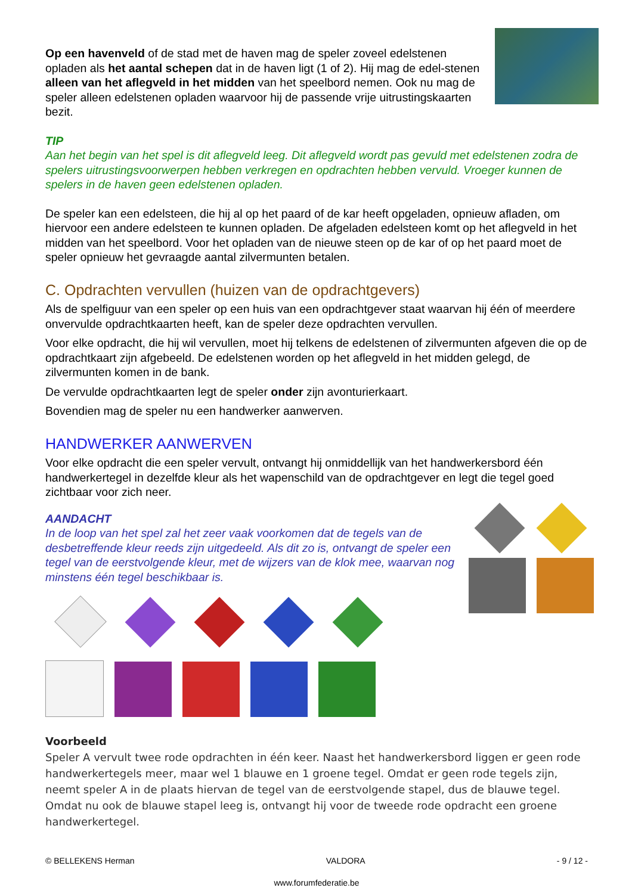Op een havenveld of de stad met de haven mag de speler zoveel edelstenen opladen als het aantal schepen dat in de haven ligt (1 of 2). Hij mag de edel-stenen alleen van het aflegveld in het midden van het speelbord nemen. Ook nu mag de speler alleen edelstenen opladen waarvoor hij de passende vrije uitrustingskaarten bezit.
TIP
Aan het begin van het spel is dit aflegveld leeg. Dit aflegveld wordt pas gevuld met edelstenen zodra de spelers uitrustingsvoorwerpen hebben verkregen en opdrachten hebben vervuld. Vroeger kunnen de spelers in de haven geen edelstenen opladen.
De speler kan een edelsteen, die hij al op het paard of de kar heeft opgeladen, opnieuw afladen, om hiervoor een andere edelsteen te kunnen opladen. De afgeladen edelsteen komt op het aflegveld in het midden van het speelbord. Voor het opladen van de nieuwe steen op de kar of op het paard moet de speler opnieuw het gevraagde aantal zilvermunten betalen.
C. Opdrachten vervullen (huizen van de opdrachtgevers)
Als de spelfiguur van een speler op een huis van een opdrachtgever staat waarvan hij één of meerdere onvervulde opdrachtkaarten heeft, kan de speler deze opdrachten vervullen.
Voor elke opdracht, die hij wil vervullen, moet hij telkens de edelstenen of zilvermunten afgeven die op de opdrachtkaart zijn afgebeeld. De edelstenen worden op het aflegveld in het midden gelegd, de zilvermunten komen in de bank.
De vervulde opdrachtkaarten legt de speler onder zijn avonturierkaart.
Bovendien mag de speler nu een handwerker aanwerven.
HANDWERKER AANWERVEN
Voor elke opdracht die een speler vervult, ontvangt hij onmiddellijk van het handwerkersbord één handwerkertegel in dezelfde kleur als het wapenschild van de opdrachtgever en legt die tegel goed zichtbaar voor zich neer.
AANDACHT
In de loop van het spel zal het zeer vaak voorkomen dat de tegels van de desbetreffende kleur reeds zijn uitgedeeld. Als dit zo is, ontvangt de speler een tegel van de eerstvolgende kleur, met de wijzers van de klok mee, waarvan nog minstens één tegel beschikbaar is.
Voorbeeld
Speler A vervult twee rode opdrachten in één keer. Naast het handwerkersbord liggen er geen rode handwerkertegels meer, maar wel 1 blauwe en 1 groene tegel. Omdat er geen rode tegels zijn, neemt speler A in de plaats hiervan de tegel van de eerstvolgende stapel, dus de blauwe tegel. Omdat nu ook de blauwe stapel leeg is, ontvangt hij voor de tweede rode opdracht een groene handwerkertegel.
© BELLEKENS Herman VALDORA - 9 / 12 -
www.forumfederatie.be